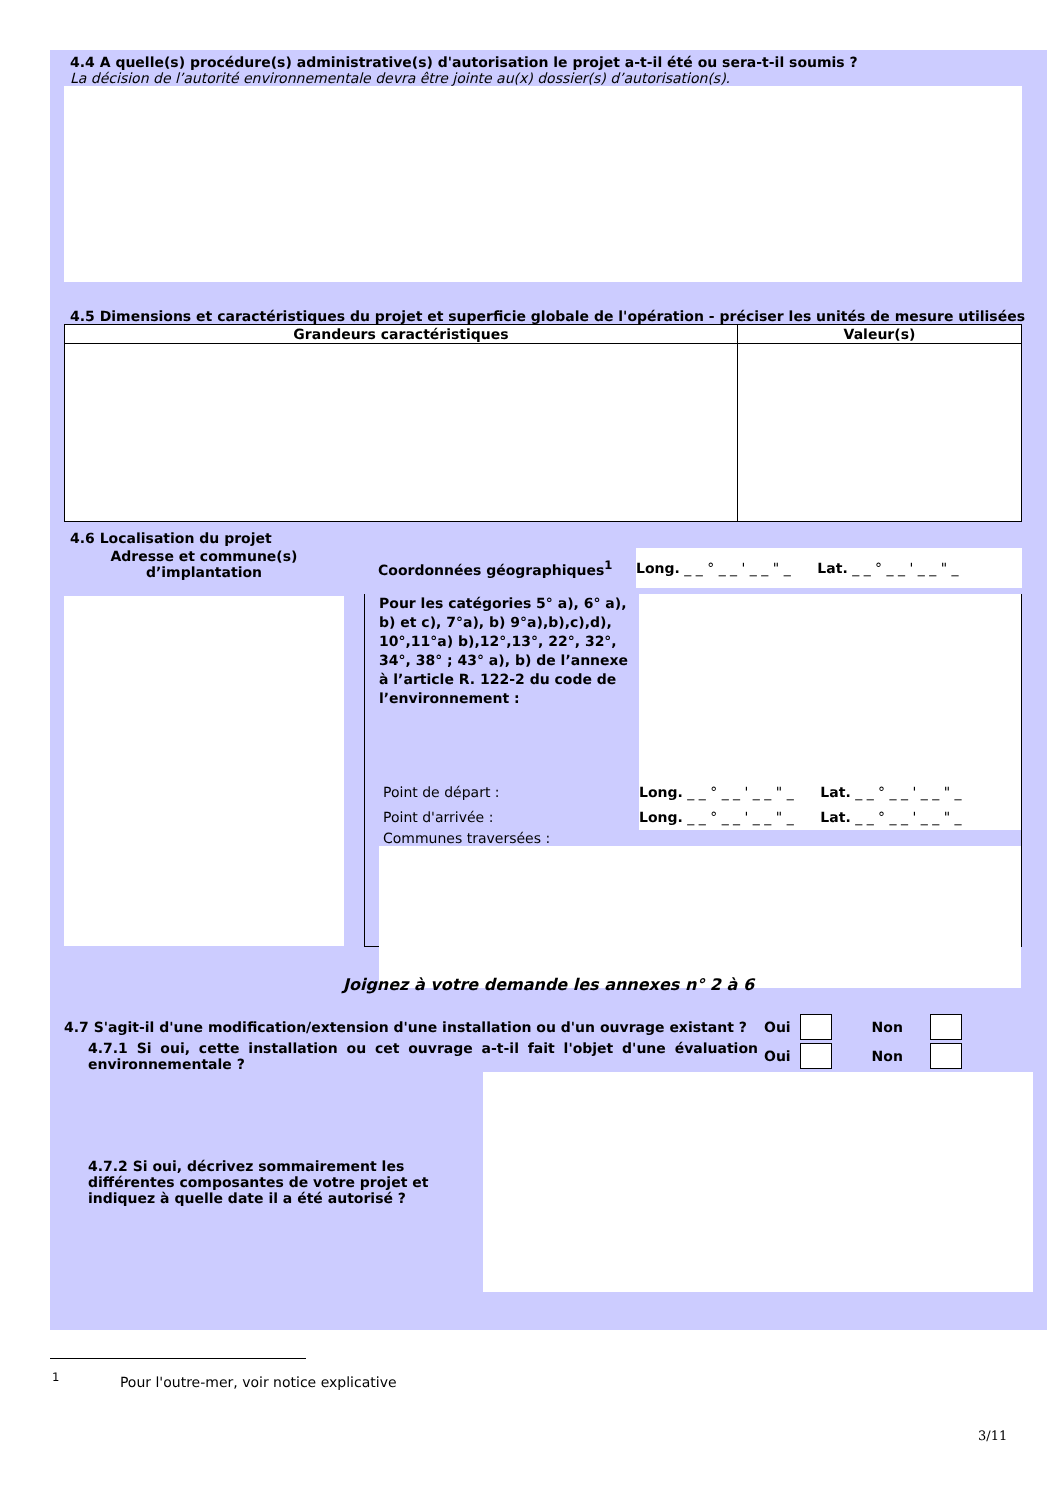4.4 A quelle(s) procédure(s) administrative(s) d'autorisation le projet a-t-il été ou sera-t-il soumis ?
La décision de l’autorité environnementale devra être jointe au(x) dossier(s) d’autorisation(s).
4.5 Dimensions et caractéristiques du projet et superficie globale de l'opération - préciser les unités de mesure utilisées
| Grandeurs caractéristiques | Valeur(s) |
| --- | --- |
4.6 Localisation du projet
Adresse et commune(s)
d’implantation
Coordonnées géographiques<sup>1</sup>
Long. _ _ ° _ _ ' _ _ " _ Lat. _ _ ° _ _ ' _ _ " _
Pour les catégories 5° a), 6° a), b) et c), 7°a), b) 9°a),b),c),d), 10°,11°a) b),12°,13°, 22°, 32°, 34°, 38° ; 43° a), b) de l’annexe à l’article R. 122-2 du code de l’environnement :
Point de départ :
Point d'arrivée :
Long. _ _ ° _ _ ' _ _ " _ Lat. _ _ ° _ _ ' _ _ " _
Long. _ _ ° _ _ ' _ _ " _ Lat. _ _ ° _ _ ' _ _ " _
Communes traversées :
Joignez à votre demande les annexes n° 2 à 6
4.7 S'agit-il d'une modification/extension d'une installation ou d'un ouvrage existant ? Oui Non
4.7.1 Si oui, cette installation ou cet ouvrage a-t-il fait l'objet d'une évaluation environnementale ?
Oui Non
4.7.2 Si oui, décrivez sommairement les différentes composantes de votre projet et indiquez à quelle date il a été autorisé ?
<sup>1</sup> Pour l'outre-mer, voir notice explicative
3/11